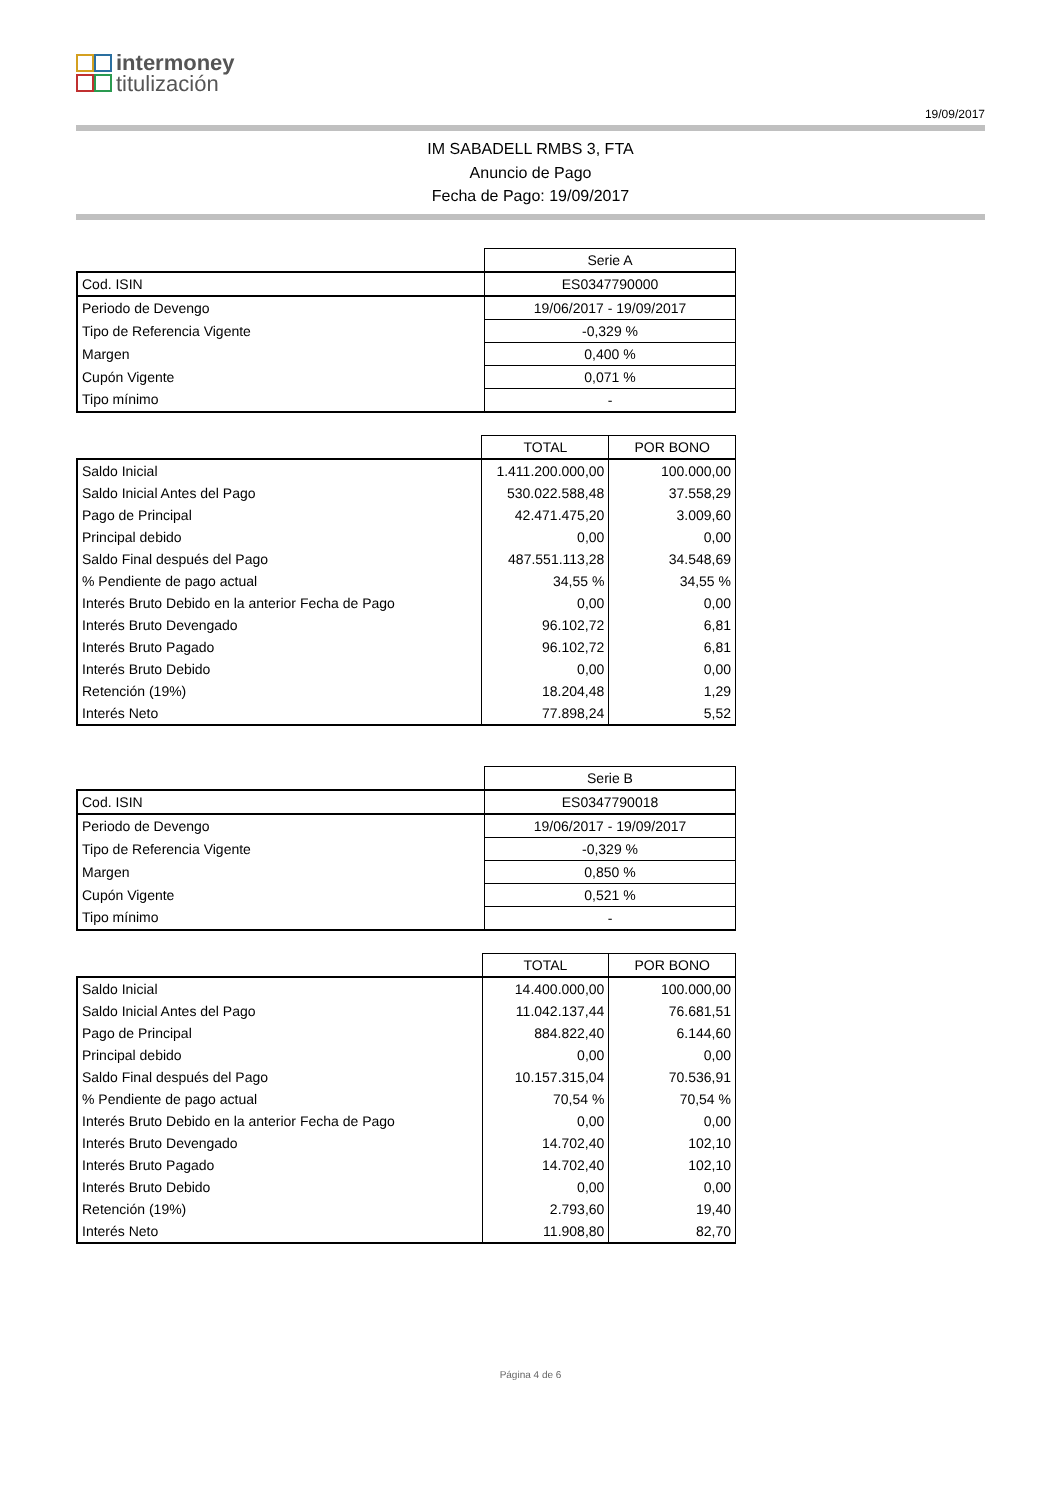intermoney
titulización
19/09/2017
IM SABADELL RMBS 3, FTA
Anuncio de Pago
Fecha de Pago: 19/09/2017
| | Serie A |
| --- | --- |
| Cod. ISIN | ES0347790000 |
| Periodo de Devengo | 19/06/2017 - 19/09/2017 |
| Tipo de Referencia Vigente | -0,329 % |
| Margen | 0,400 % |
| Cupón Vigente | 0,071 % |
| Tipo mínimo | - |
| | TOTAL | POR BONO |
| --- | --- | --- |
| Saldo Inicial | 1.411.200.000,00 | 100.000,00 |
| Saldo Inicial Antes del Pago | 530.022.588,48 | 37.558,29 |
| Pago de Principal | 42.471.475,20 | 3.009,60 |
| Principal debido | 0,00 | 0,00 |
| Saldo Final después del Pago | 487.551.113,28 | 34.548,69 |
| % Pendiente de pago actual | 34,55 % | 34,55 % |
| Interés Bruto Debido en la anterior Fecha de Pago | 0,00 | 0,00 |
| Interés Bruto Devengado | 96.102,72 | 6,81 |
| Interés Bruto Pagado | 96.102,72 | 6,81 |
| Interés Bruto Debido | 0,00 | 0,00 |
| Retención (19%) | 18.204,48 | 1,29 |
| Interés Neto | 77.898,24 | 5,52 |
| | Serie B |
| --- | --- |
| Cod. ISIN | ES0347790018 |
| Periodo de Devengo | 19/06/2017 - 19/09/2017 |
| Tipo de Referencia Vigente | -0,329 % |
| Margen | 0,850 % |
| Cupón Vigente | 0,521 % |
| Tipo mínimo | - |
| | TOTAL | POR BONO |
| --- | --- | --- |
| Saldo Inicial | 14.400.000,00 | 100.000,00 |
| Saldo Inicial Antes del Pago | 11.042.137,44 | 76.681,51 |
| Pago de Principal | 884.822,40 | 6.144,60 |
| Principal debido | 0,00 | 0,00 |
| Saldo Final después del Pago | 10.157.315,04 | 70.536,91 |
| % Pendiente de pago actual | 70,54 % | 70,54 % |
| Interés Bruto Debido en la anterior Fecha de Pago | 0,00 | 0,00 |
| Interés Bruto Devengado | 14.702,40 | 102,10 |
| Interés Bruto Pagado | 14.702,40 | 102,10 |
| Interés Bruto Debido | 0,00 | 0,00 |
| Retención (19%) | 2.793,60 | 19,40 |
| Interés Neto | 11.908,80 | 82,70 |
Página 4 de 6